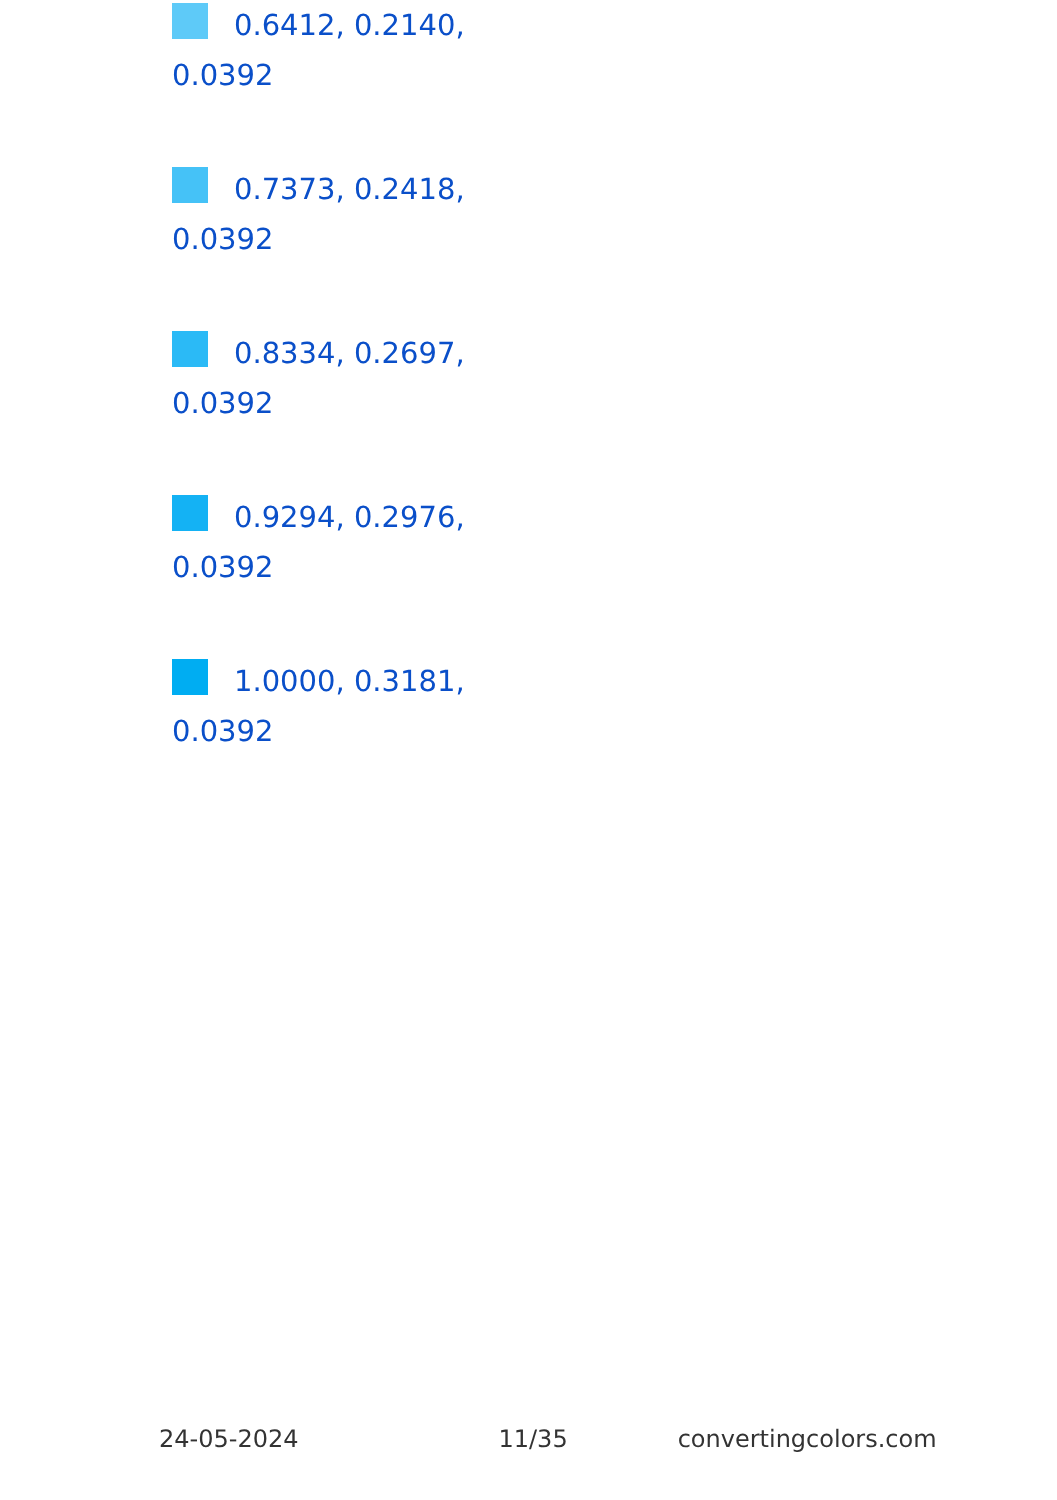0.6412, 0.2140, 0.0392
0.7373, 0.2418, 0.0392
0.8334, 0.2697, 0.0392
0.9294, 0.2976, 0.0392
1.0000, 0.3181, 0.0392
24-05-2024 11/35 convertingcolors.com